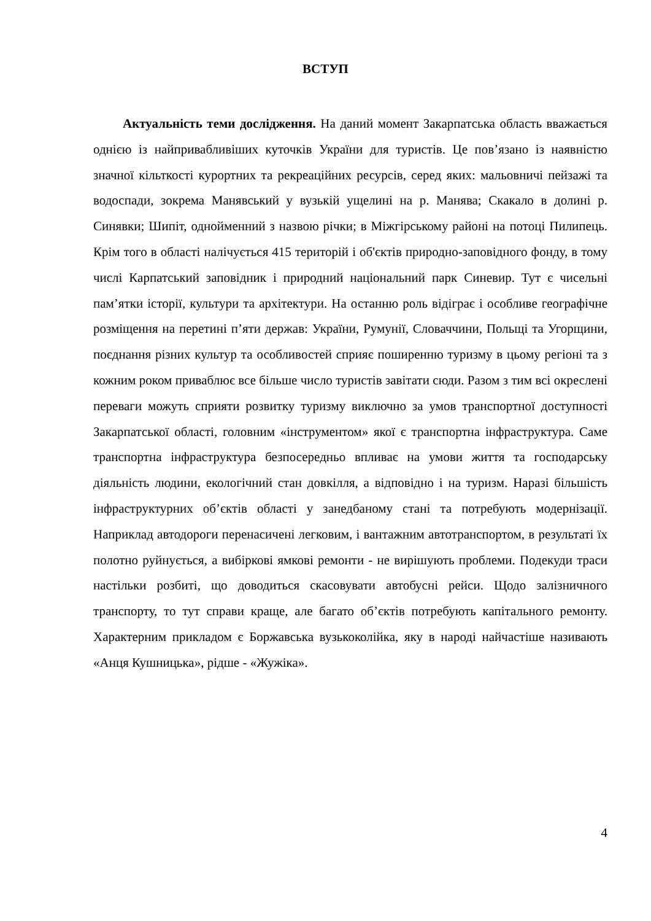ВСТУП
Актуальність теми дослідження. На даний момент Закарпатська область вважається однією із найпривабливіших куточків України для туристів. Це пов’язано із наявністю значної кільткості курортних та рекреаційних ресурсів, серед яких: мальовничі пейзажі та водоспади, зокрема Манявський у вузькій ущелині на р. Манява; Скакало в долині р. Синявки; Шипіт, однойменний з назвою річки; в Міжгірському районі на потоці Пилипець. Крім того в області налічується 415 територій і об'єктів природно-заповідного фонду, в тому числі Карпатський заповідник і природний національний парк Синевир. Тут є чисельні пам’ятки історії, культури та архітектури. На останню роль відіграє і особливе географічне розміщення на перетині п’яти держав: України, Румунії, Словаччини, Польщі та Угорщини, поєднання різних культур та особливостей сприяє поширенню туризму в цьому регіоні та з кожним роком приваблює все більше число туристів завітати сюди. Разом з тим всі окреслені переваги можуть сприяти розвитку туризму виключно за умов транспортної доступності Закарпатської області, головним «інструментом» якої є транспортна інфраструктура. Саме транспортна інфраструктура безпосередньо впливає на умови життя та господарську діяльність людини, екологічний стан довкілля, а відповідно і на туризм. Наразі більшість інфраструктурних об’єктів області у занедбаному стані та потребують модернізації. Наприклад автодороги перенасичені легковим, і вантажним автотранспортом, в результаті їх полотно руйнується, а вибіркові ямкові ремонти - не вирішують проблеми. Подекуди траси настільки розбиті, що доводиться скасовувати автобусні рейси. Щодо залізничного транспорту, то тут справи краще, але багато об’єктів потребують капітального ремонту. Характерним прикладом є Боржавська вузькоколійка, яку в народі найчастіше називають «Анця Кушницька», рідше - «Жужіка».
4